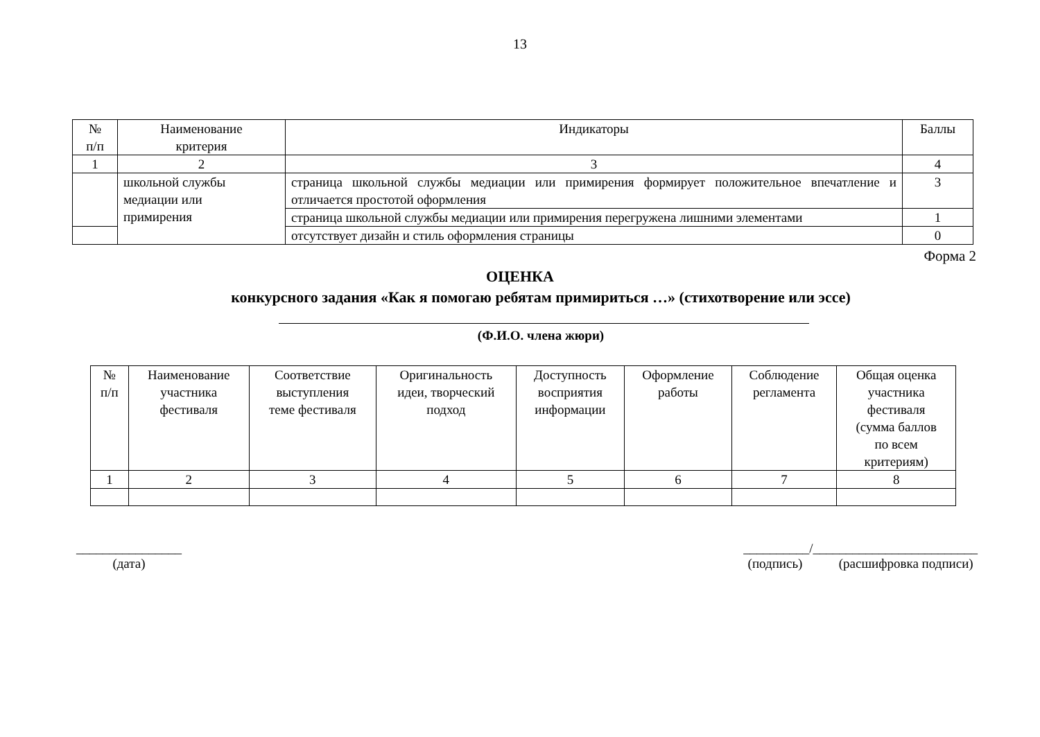13
| № п/п | Наименование критерия | Индикаторы | Баллы |
| --- | --- | --- | --- |
| 1 | 2 | 3 | 4 |
| | школьной службы медиации или примирения | страница школьной службы медиации или примирения формирует положительное впечатление и отличается простотой оформления | 3 |
| | | страница школьной службы медиации или примирения перегружена лишними элементами | 1 |
| | | отсутствует дизайн и стиль оформления страницы | 0 |
Форма 2
ОЦЕНКА
конкурсного задания «Как я помогаю ребятам примириться …» (стихотворение или эссе)
(Ф.И.О. члена жюри)
| № п/п | Наименование участника фестиваля | Соответствие выступления теме фестиваля | Оригинальность идеи, творческий подход | Доступность восприятия информации | Оформление работы | Соблюдение регламента | Общая оценка участника фестиваля (сумма баллов по всем критериям) |
| --- | --- | --- | --- | --- | --- | --- | --- |
| 1 | 2 | 3 | 4 | 5 | 6 | 7 | 8 |
________________
(дата)
__________/_________________________
(подпись) (расшифровка подписи)